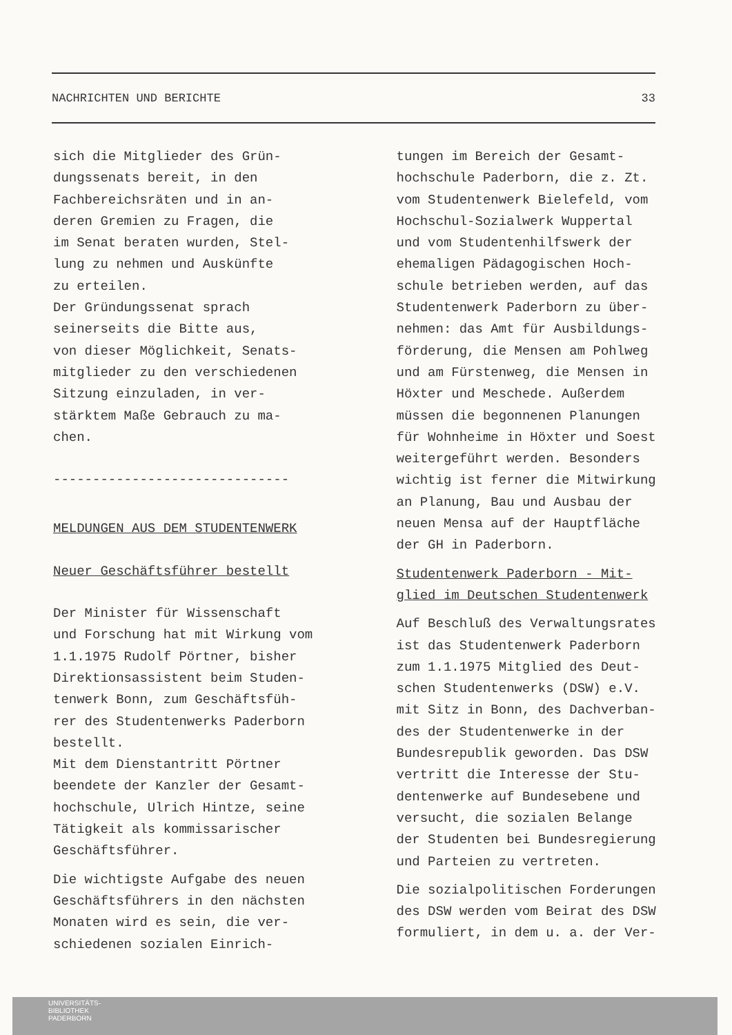NACHRICHTEN UND BERICHTE 33
sich die Mitglieder des Grün-
dungssenats bereit, in den
Fachbereichsräten und in an-
deren Gremien zu Fragen, die
im Senat beraten wurden, Stel-
lung zu nehmen und Auskünfte
zu erteilen.
Der Gründungssenat sprach
seinerseits die Bitte aus,
von dieser Möglichkeit, Senats-
mitglieder zu den verschiedenen
Sitzung einzuladen, in ver-
stärktem Maße Gebrauch zu ma-
chen.
------------------------------
MELDUNGEN AUS DEM STUDENTENWERK
Neuer Geschäftsführer bestellt
Der Minister für Wissenschaft
und Forschung hat mit Wirkung vom
1.1.1975 Rudolf Pörtner, bisher
Direktionsassistent beim Studen-
tenwerk Bonn, zum Geschäftsfüh-
rer des Studentenwerks Paderborn
bestellt.
Mit dem Dienstantritt Pörtner
beendete der Kanzler der Gesamt-
hochschule, Ulrich Hintze, seine
Tätigkeit als kommissarischer
Geschäftsführer.
Die wichtigste Aufgabe des neuen
Geschäftsführers in den nächsten
Monaten wird es sein, die ver-
schiedenen sozialen Einrich-
tungen im Bereich der Gesamt-
hochschule Paderborn, die z. Zt.
vom Studentenwerk Bielefeld, vom
Hochschul-Sozialwerk Wuppertal
und vom Studentenhilfswerk der
ehemaligen Pädagogischen Hoch-
schule betrieben werden, auf das
Studentenwerk Paderborn zu über-
nehmen: das Amt für Ausbildungs-
förderung, die Mensen am Pohlweg
und am Fürstenweg, die Mensen in
Höxter und Meschede. Außerdem
müssen die begonnenen Planungen
für Wohnheime in Höxter und Soest
weitergeführt werden. Besonders
wichtig ist ferner die Mitwirkung
an Planung, Bau und Ausbau der
neuen Mensa auf der Hauptfläche
der GH in Paderborn.
Studentenwerk Paderborn - Mit-
glied im Deutschen Studentenwerk
Auf Beschluß des Verwaltungsrates
ist das Studentenwerk Paderborn
zum 1.1.1975 Mitglied des Deut-
schen Studentenwerks (DSW) e.V.
mit Sitz in Bonn, des Dachverban-
des der Studentenwerke in der
Bundesrepublik geworden. Das DSW
vertritt die Interesse der Stu-
dentenwerke auf Bundesebene und
versucht, die sozialen Belange
der Studenten bei Bundesregierung
und Parteien zu vertreten.
Die sozialpolitischen Forderungen
des DSW werden vom Beirat des DSW
formuliert, in dem u. a. der Ver-
UNIVERSITÄTS-
BIBLIOTHEK
PADERBORN